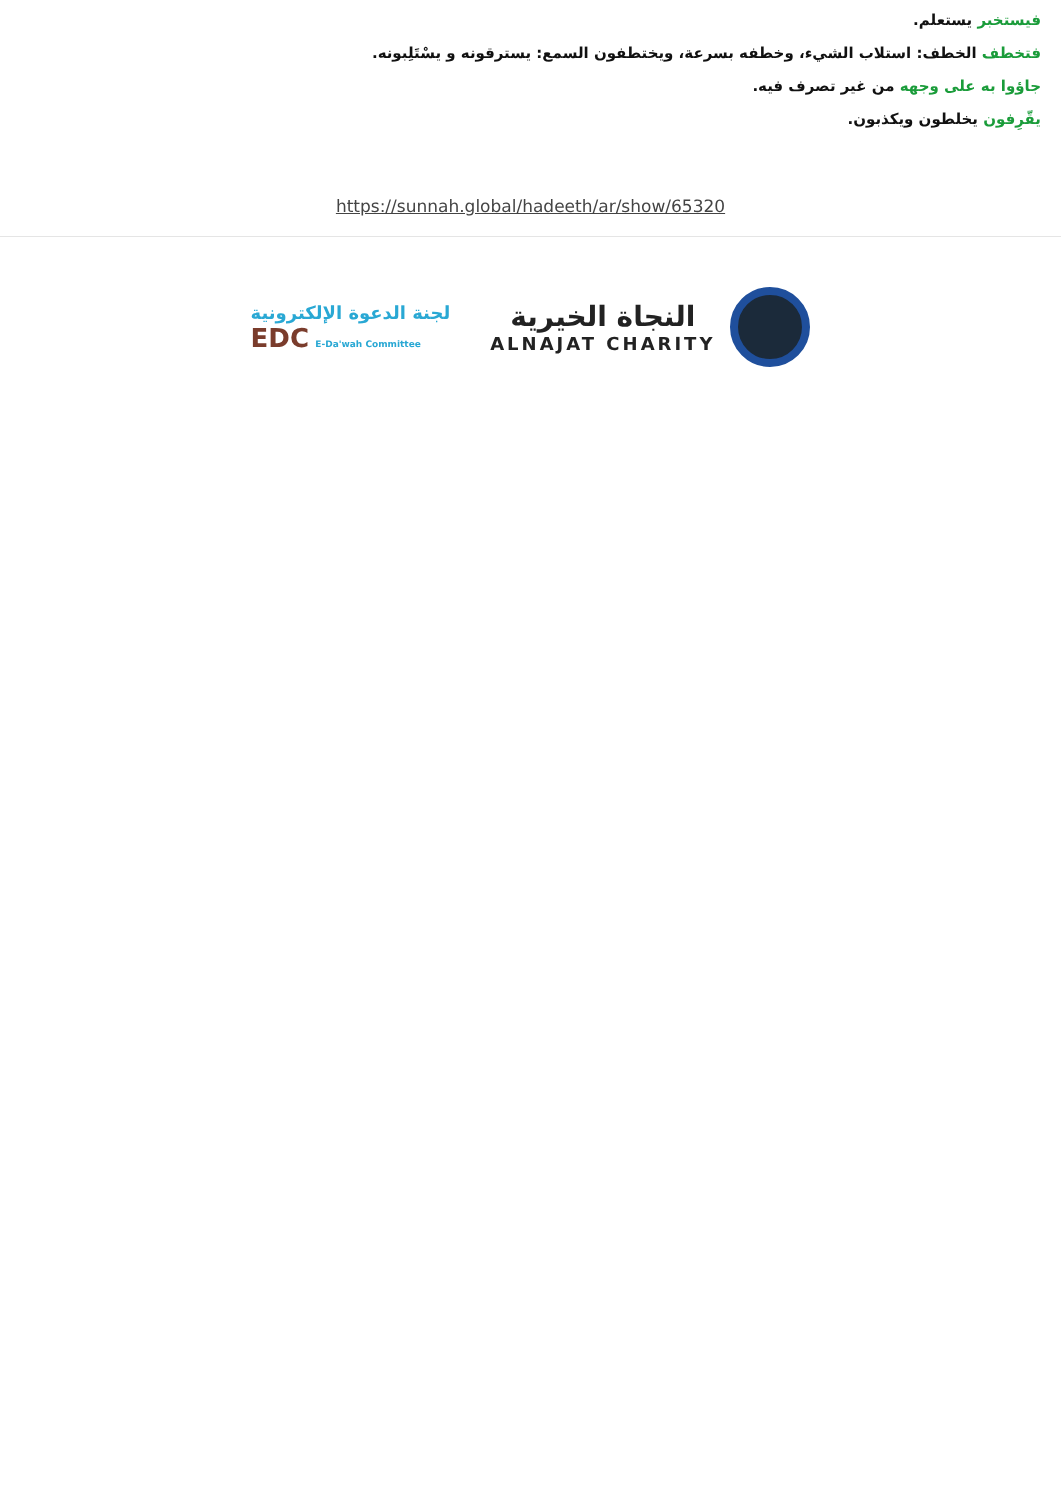فيستخبر يستعلم.
فتخطف الخطف: استلاب الشيء، وخطفه بسرعة، ويختطفون السمع: يسترقونه و يسْتَلِبونه.
جاؤوا به على وجهه من غير تصرف فيه.
يقّرِفون يخلطون ويكذبون.
https://sunnah.global/hadeeth/ar/show/65320
لجنة الدعوة الإلكترونية
EDC E-Da'wah Committee
النجاة الخيرية
ALNAJAT CHARITY